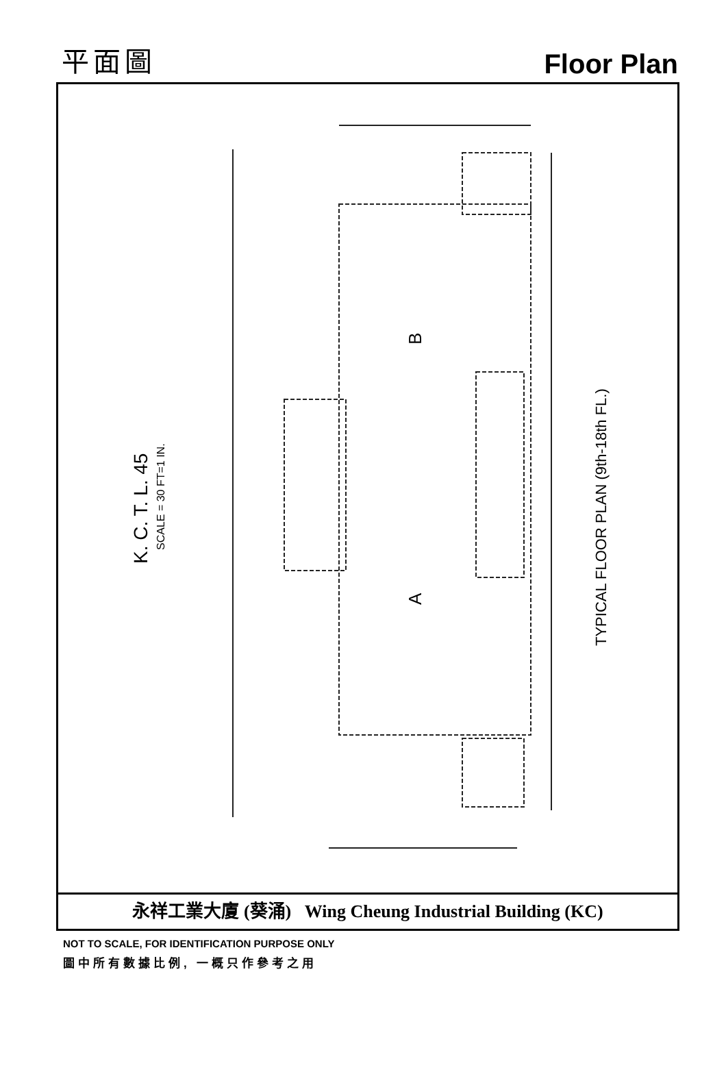平面圖
Floor Plan
B
A
K. C. T. L. 45
SCALE = 30 FT=1 IN.
TYPICAL FLOOR PLAN (9th-18th FL.)
永祥工業大廈 (葵涌) Wing Cheung Industrial Building (KC)
NOT TO SCALE, FOR IDENTIFICATION PURPOSE ONLY
圖中所有數據比例, 一概只作參考之用